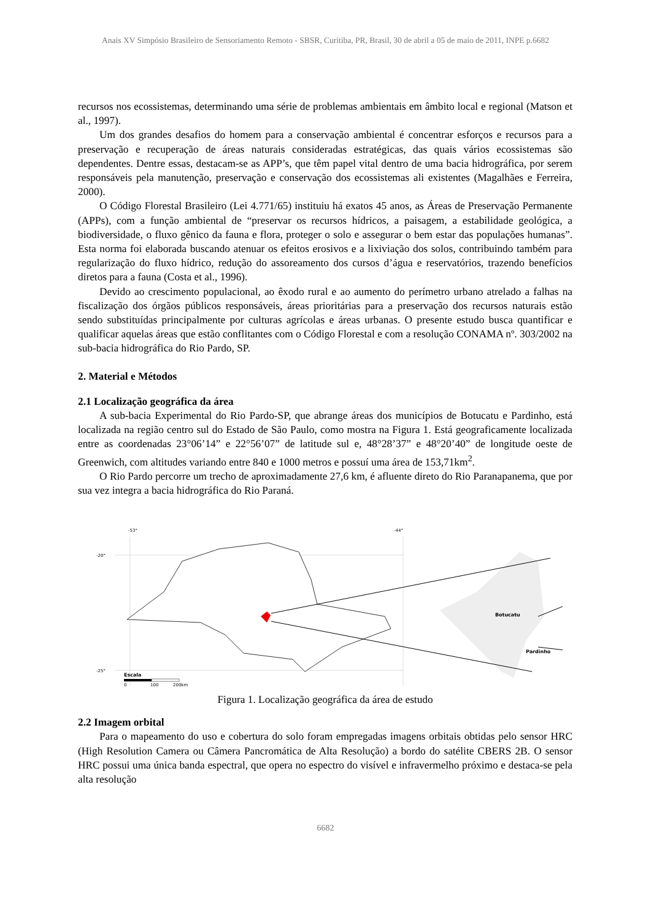Anais XV Simpósio Brasileiro de Sensoriamento Remoto - SBSR, Curitiba, PR, Brasil, 30 de abril a 05 de maio de 2011, INPE p.6682
recursos nos ecossistemas, determinando uma série de problemas ambientais em âmbito local e regional (Matson et al., 1997).
Um dos grandes desafios do homem para a conservação ambiental é concentrar esforços e recursos para a preservação e recuperação de áreas naturais consideradas estratégicas, das quais vários ecossistemas são dependentes. Dentre essas, destacam-se as APP’s, que têm papel vital dentro de uma bacia hidrográfica, por serem responsáveis pela manutenção, preservação e conservação dos ecossistemas ali existentes (Magalhães e Ferreira, 2000).
O Código Florestal Brasileiro (Lei 4.771/65) instituiu há exatos 45 anos, as Áreas de Preservação Permanente (APPs), com a função ambiental de “preservar os recursos hídricos, a paisagem, a estabilidade geológica, a biodiversidade, o fluxo gênico da fauna e flora, proteger o solo e assegurar o bem estar das populações humanas”. Esta norma foi elaborada buscando atenuar os efeitos erosivos e a lixiviação dos solos, contribuindo também para regularização do fluxo hídrico, redução do assoreamento dos cursos d’água e reservatórios, trazendo benefícios diretos para a fauna (Costa et al., 1996).
Devido ao crescimento populacional, ao êxodo rural e ao aumento do perímetro urbano atrelado a falhas na fiscalização dos órgãos públicos responsáveis, áreas prioritárias para a preservação dos recursos naturais estão sendo substituídas principalmente por culturas agrícolas e áreas urbanas. O presente estudo busca quantificar e qualificar aquelas áreas que estão conflitantes com o Código Florestal e com a resolução CONAMA nº. 303/2002 na sub-bacia hidrográfica do Rio Pardo, SP.
2. Material e Métodos
2.1 Localização geográfica da área
A sub-bacia Experimental do Rio Pardo-SP, que abrange áreas dos municípios de Botucatu e Pardinho, está localizada na região centro sul do Estado de São Paulo, como mostra na Figura 1. Está geograficamente localizada entre as coordenadas 23°06’14” e 22°56’07” de latitude sul e, 48°28’37” e 48°20’40” de longitude oeste de Greenwich, com altitudes variando entre 840 e 1000 metros e possuí uma área de 153,71km<sup>2</sup>.
O Rio Pardo percorre um trecho de aproximadamente 27,6 km, é afluente direto do Rio Paranapanema, que por sua vez integra a bacia hidrográfica do Rio Paraná.
-53°
-44°
-20°
-25°
Escala
0
100
200km
Botucatu
Pardinho
Figura 1. Localização geográfica da área de estudo
2.2 Imagem orbital
Para o mapeamento do uso e cobertura do solo foram empregadas imagens orbitais obtidas pelo sensor HRC (High Resolution Camera ou Câmera Pancromática de Alta Resolução) a bordo do satélite CBERS 2B. O sensor HRC possui uma única banda espectral, que opera no espectro do visível e infravermelho próximo e destaca-se pela alta resolução
6682